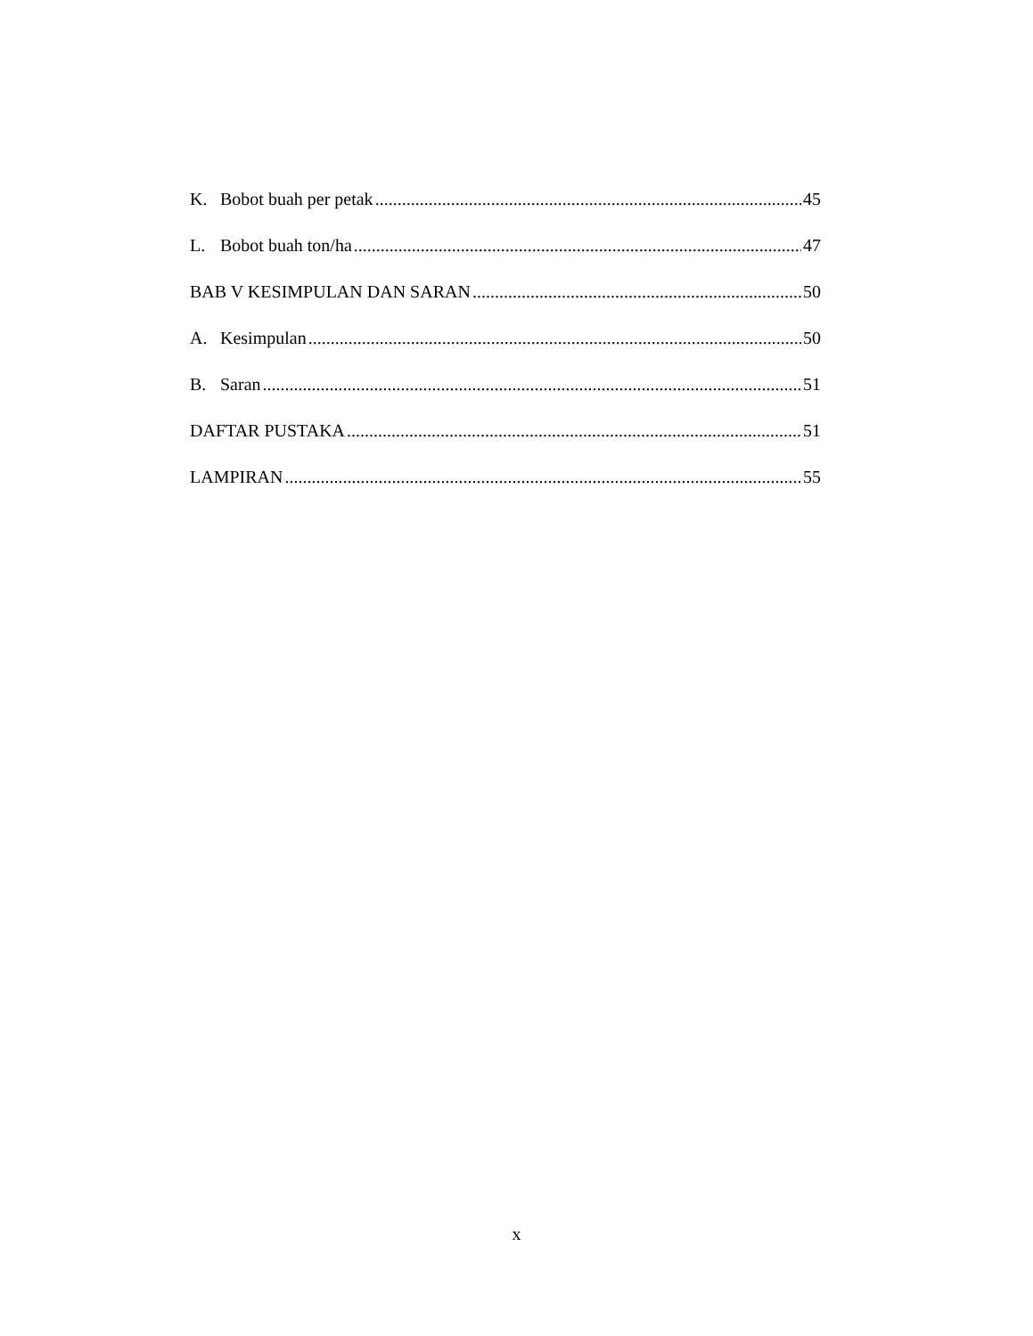K. Bobot buah per petak 45
L. Bobot buah ton/ha 47
BAB V KESIMPULAN DAN SARAN 50
A. Kesimpulan 50
B. Saran 51
DAFTAR PUSTAKA 51
LAMPIRAN 55
x